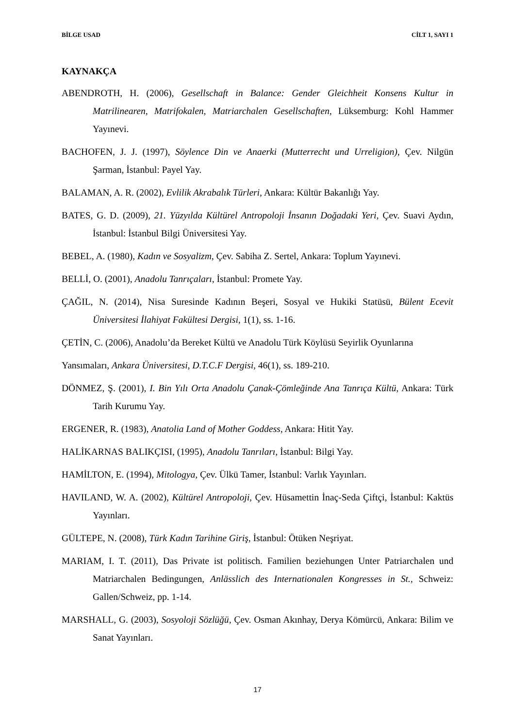BİLGE USAD CİLT 1, SAYI 1
KAYNAKÇA
ABENDROTH, H. (2006), Gesellschaft in Balance: Gender Gleichheit Konsens Kultur in Matrilinearen, Matrifokalen, Matriarchalen Gesellschaften, Lüksemburg: Kohl Hammer Yayınevi.
BACHOFEN, J. J. (1997), Söylence Din ve Anaerki (Mutterrecht und Urreligion), Çev. Nilgün Şarman, İstanbul: Payel Yay.
BALAMAN, A. R. (2002), Evlilik Akrabalık Türleri, Ankara: Kültür Bakanlığı Yay.
BATES, G. D. (2009), 21. Yüzyılda Kültürel Antropoloji İnsanın Doğadaki Yeri, Çev. Suavi Aydın, İstanbul: İstanbul Bilgi Üniversitesi Yay.
BEBEL, A. (1980), Kadın ve Sosyalizm, Çev. Sabiha Z. Sertel, Ankara: Toplum Yayınevi.
BELLİ, O. (2001), Anadolu Tanrıçaları, İstanbul: Promete Yay.
ÇAĞIL, N. (2014), Nisa Suresinde Kadının Beşeri, Sosyal ve Hukiki Statüsü, Bülent Ecevit Üniversitesi İlahiyat Fakültesi Dergisi, 1(1), ss. 1-16.
ÇETİN, C. (2006), Anadolu’da Bereket Kültü ve Anadolu Türk Köylüsü Seyirlik Oyunlarına
Yansımaları, Ankara Üniversitesi, D.T.C.F Dergisi, 46(1), ss. 189-210.
DÖNMEZ, Ş. (2001), I. Bin Yılı Orta Anadolu Çanak-Çömleğinde Ana Tanrıça Kültü, Ankara: Türk Tarih Kurumu Yay.
ERGENER, R. (1983), Anatolia Land of Mother Goddess, Ankara: Hitit Yay.
HALİKARNAS BALIKÇISI, (1995), Anadolu Tanrıları, İstanbul: Bilgi Yay.
HAMİLTON, E. (1994), Mitologya, Çev. Ülkü Tamer, İstanbul: Varlık Yayınları.
HAVILAND, W. A. (2002), Kültürel Antropoloji, Çev. Hüsamettin İnaç-Seda Çiftçi, İstanbul: Kaktüs Yayınları.
GÜLTEPE, N. (2008), Türk Kadın Tarihine Giriş, İstanbul: Ötüken Neşriyat.
MARIAM, I. T. (2011), Das Private ist politisch. Familien beziehungen Unter Patriarchalen und Matriarchalen Bedingungen, Anlässlich des Internationalen Kongresses in St., Schweiz: Gallen/Schweiz, pp. 1-14.
MARSHALL, G. (2003), Sosyoloji Sözlüğü, Çev. Osman Akınhay, Derya Kömürcü, Ankara: Bilim ve Sanat Yayınları.
17